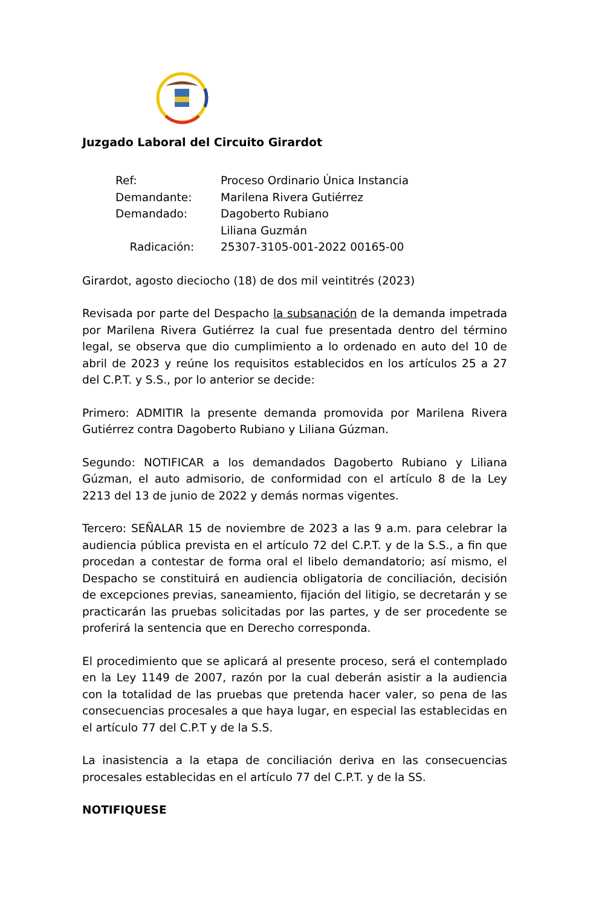Juzgado Laboral del Circuito Girardot
| Ref: | Proceso Ordinario Única Instancia |
| Demandante: | Marilena Rivera Gutiérrez |
| Demandado: | Dagoberto Rubiano Liliana Guzmán |
| Radicación: | 25307-3105-001-2022 00165-00 |
Girardot, agosto dieciocho (18) de dos mil veintitrés (2023)
Revisada por parte del Despacho la subsanación de la demanda impetrada por Marilena Rivera Gutiérrez la cual fue presentada dentro del término legal, se observa que dio cumplimiento a lo ordenado en auto del 10 de abril de 2023 y reúne los requisitos establecidos en los artículos 25 a 27 del C.P.T. y S.S., por lo anterior se decide:
Primero: ADMITIR la presente demanda promovida por Marilena Rivera Gutiérrez contra Dagoberto Rubiano y Liliana Gúzman.
Segundo: NOTIFICAR a los demandados Dagoberto Rubiano y Liliana Gúzman, el auto admisorio, de conformidad con el artículo 8 de la Ley 2213 del 13 de junio de 2022 y demás normas vigentes.
Tercero: SEÑALAR 15 de noviembre de 2023 a las 9 a.m. para celebrar la audiencia pública prevista en el artículo 72 del C.P.T. y de la S.S., a fin que procedan a contestar de forma oral el libelo demandatorio; así mismo, el Despacho se constituirá en audiencia obligatoria de conciliación, decisión de excepciones previas, saneamiento, fijación del litigio, se decretarán y se practicarán las pruebas solicitadas por las partes, y de ser procedente se proferirá la sentencia que en Derecho corresponda.
El procedimiento que se aplicará al presente proceso, será el contemplado en la Ley 1149 de 2007, razón por la cual deberán asistir a la audiencia con la totalidad de las pruebas que pretenda hacer valer, so pena de las consecuencias procesales a que haya lugar, en especial las establecidas en el artículo 77 del C.P.T y de la S.S.
La inasistencia a la etapa de conciliación deriva en las consecuencias procesales establecidas en el artículo 77 del C.P.T. y de la SS.
NOTIFIQUESE